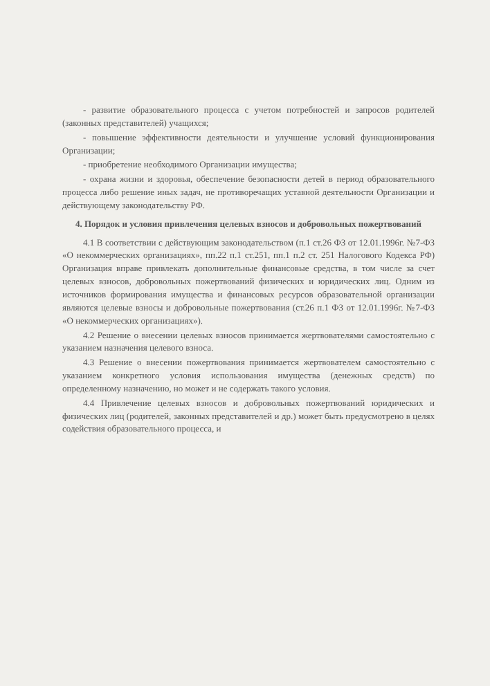- развитие образовательного процесса с учетом потребностей и запросов родителей (законных представителей) учащихся;
- повышение эффективности деятельности и улучшение условий функционирования Организации;
- приобретение необходимого Организации имущества;
- охрана жизни и здоровья, обеспечение безопасности детей в период образовательного процесса либо решение иных задач, не противоречащих уставной деятельности Организации и действующему законодательству РФ.
4. Порядок и условия привлечения целевых взносов и добровольных пожертвований
4.1 В соответствии с действующим законодательством (п.1 ст.26 ФЗ от 12.01.1996г. №7-ФЗ «О некоммерческих организациях», пп.22 п.1 ст.251, пп.1 п.2 ст. 251 Налогового Кодекса РФ) Организация вправе привлекать дополнительные финансовые средства, в том числе за счет целевых взносов, добровольных пожертвований физических и юридических лиц. Одним из источников формирования имущества и финансовых ресурсов образовательной организации являются целевые взносы и добровольные пожертвования (ст.26 п.1 ФЗ от 12.01.1996г. №7-ФЗ «О некоммерческих организациях»).
4.2 Решение о внесении целевых взносов принимается жертвователями самостоятельно с указанием назначения целевого взноса.
4.3 Решение о внесении пожертвования принимается жертвователем самостоятельно с указанием конкретного условия использования имущества (денежных средств) по определенному назначению, но может и не содержать такого условия.
4.4 Привлечение целевых взносов и добровольных пожертвований юридических и физических лиц (родителей, законных представителей и др.) может быть предусмотрено в целях содействия образовательного процесса, и